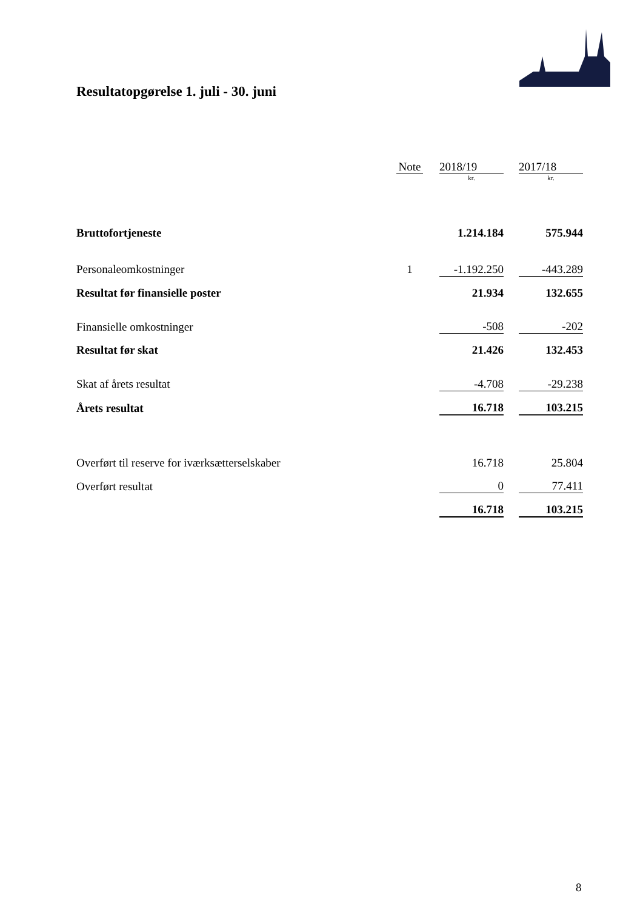Resultatopgørelse 1. juli - 30. juni
| | Note | | 2018/19 | | 2017/18 |
| | | | kr. | | kr. |
| Bruttofortjeneste | | | 1.214.184 | | 575.944 |
| Personaleomkostninger | 1 | | -1.192.250 | | -443.289 |
| Resultat før finansielle poster | | | 21.934 | | 132.655 |
| Finansielle omkostninger | | | -508 | | -202 |
| Resultat før skat | | | 21.426 | | 132.453 |
| Skat af årets resultat | | | -4.708 | | -29.238 |
| Årets resultat | | | 16.718 | | 103.215 |
| Overført til reserve for iværksætterselskaber | | | 16.718 | | 25.804 |
| Overført resultat | | | 0 | | 77.411 |
| | | | 16.718 | | 103.215 |
8